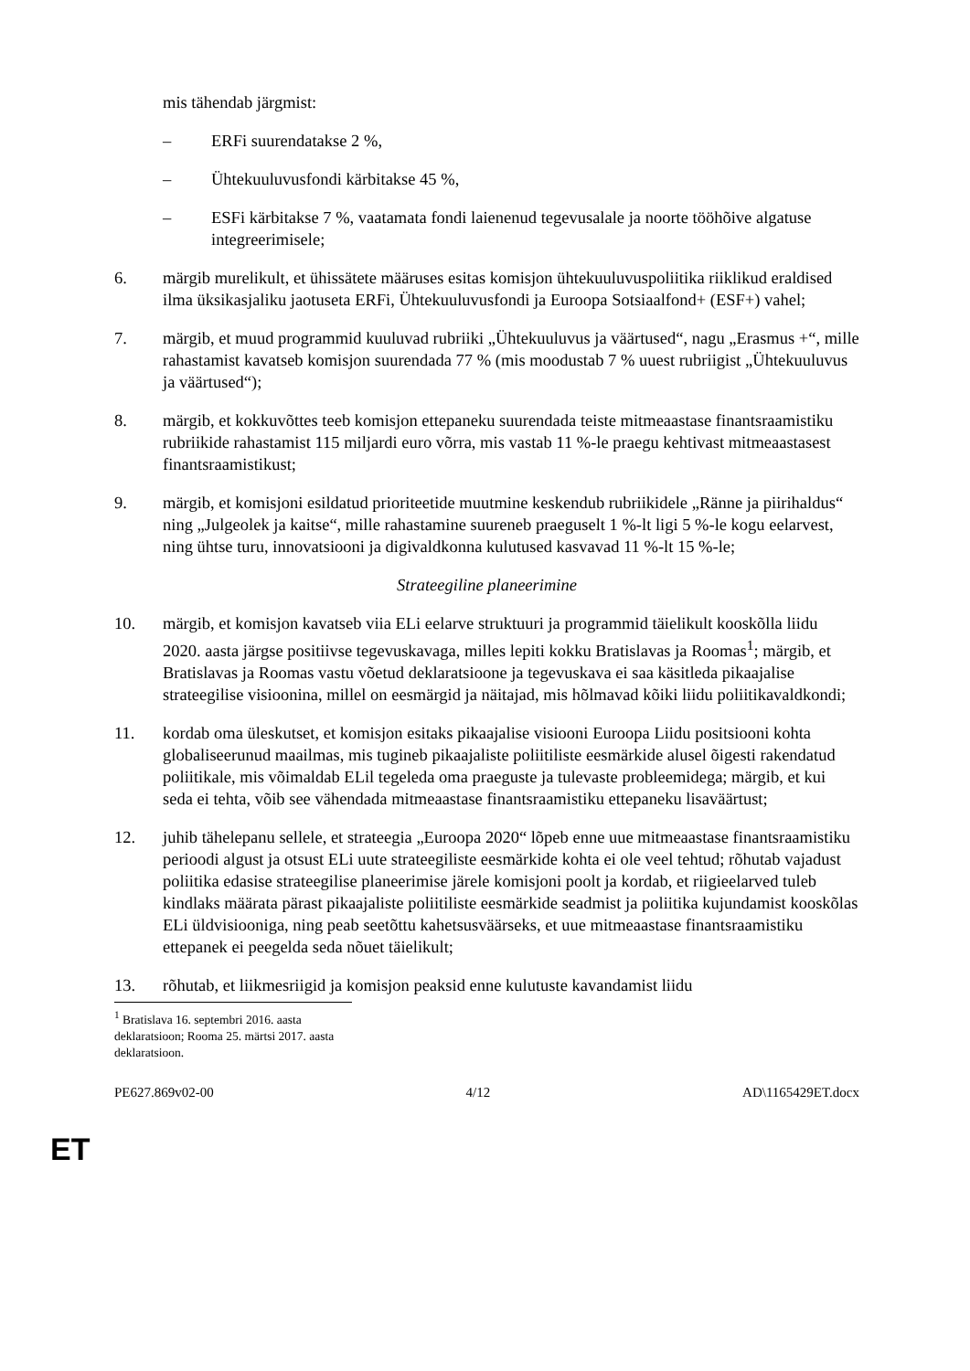mis tähendab järgmist:
– ERFi suurendatakse 2 %,
– Ühtekuuluvusfondi kärbitakse 45 %,
– ESFi kärbitakse 7 %, vaatamata fondi laienenud tegevusalale ja noorte tööhõive algatuse integreerimisele;
6. märgib murelikult, et ühissätete määruses esitas komisjon ühtekuuluvuspoliitika riiklikud eraldised ilma üksikasjaliku jaotuseta ERFi, Ühtekuuluvusfondi ja Euroopa Sotsiaalfond+ (ESF+) vahel;
7. märgib, et muud programmid kuuluvad rubriiki „Ühtekuuluvus ja väärtused“, nagu „Erasmus +“, mille rahastamist kavatseb komisjon suurendada 77 % (mis moodustab 7 % uuest rubriigist „Ühtekuuluvus ja väärtused“);
8. märgib, et kokkuvõttes teeb komisjon ettepaneku suurendada teiste mitmeaastase finantsraamistiku rubriikide rahastamist 115 miljardi euro võrra, mis vastab 11 %-le praegu kehtivast mitmeaastasest finantsraamistikust;
9. märgib, et komisjoni esildatud prioriteetide muutmine keskendub rubriikidele „Ränne ja piirihaldus“ ning „Julgeolek ja kaitse“, mille rahastamine suureneb praeguselt 1 %-lt ligi 5 %-le kogu eelarvest, ning ühtse turu, innovatsiooni ja digivaldkonna kulutused kasvavad 11 %-lt 15 %-le;
Strateegiline planeerimine
10. märgib, et komisjon kavatseb viia ELi eelarve struktuuri ja programmid täielikult kooskõlla liidu 2020. aasta järgse positiivse tegevuskavaga, milles lepiti kokku Bratislavas ja Roomas<sup>1</sup>; märgib, et Bratislavas ja Roomas vastu võetud deklaratsioone ja tegevuskava ei saa käsitleda pikaajalise strateegilise visioonina, millel on eesmärgid ja näitajad, mis hõlmavad kõiki liidu poliitikavaldkondi;
11. kordab oma üleskutset, et komisjon esitaks pikaajalise visiooni Euroopa Liidu positsiooni kohta globaliseerunud maailmas, mis tugineb pikaajaliste poliitiliste eesmärkide alusel õigesti rakendatud poliitikale, mis võimaldab ELil tegeleda oma praeguste ja tulevaste probleemidega; märgib, et kui seda ei tehta, võib see vähendada mitmeaastase finantsraamistiku ettepaneku lisaväärtust;
12. juhib tähelepanu sellele, et strateegia „Euroopa 2020“ lõpeb enne uue mitmeaastase finantsraamistiku perioodi algust ja otsust ELi uute strateegiliste eesmärkide kohta ei ole veel tehtud; rõhutab vajadust poliitika edasise strateegilise planeerimise järele komisjoni poolt ja kordab, et riigieelarved tuleb kindlaks määrata pärast pikaajaliste poliitiliste eesmärkide seadmist ja poliitika kujundamist kooskõlas ELi üldvisiooniga, ning peab seetõttu kahetsusväärseks, et uue mitmeaastase finantsraamistiku ettepanek ei peegelda seda nõuet täielikult;
13. rõhutab, et liikmesriigid ja komisjon peaksid enne kulutuste kavandamist liidu
<sup>1</sup> Bratislava 16. septembri 2016. aasta deklaratsioon; Rooma 25. märtsi 2017. aasta deklaratsioon.
PE627.869v02-00 4/12 AD\1165429ET.docx
ET